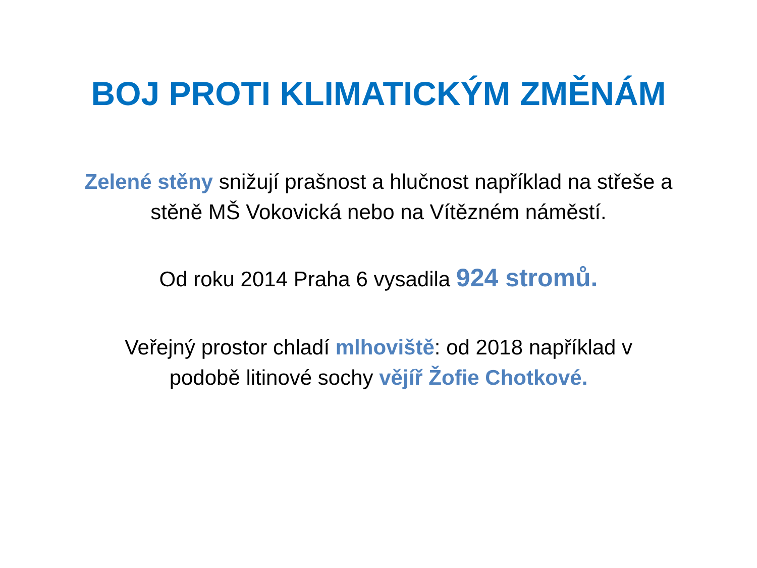BOJ PROTI KLIMATICKÝM ZMĚNÁM
Zelené stěny snižují prašnost a hlučnost například na střeše a stěně MŠ Vokovická nebo na Vítězném náměstí.
Od roku 2014 Praha 6 vysadila 924 stromů.
Veřejný prostor chladí mlhoviště: od 2018 například v podobě litinové sochy vějíř Žofie Chotkové.